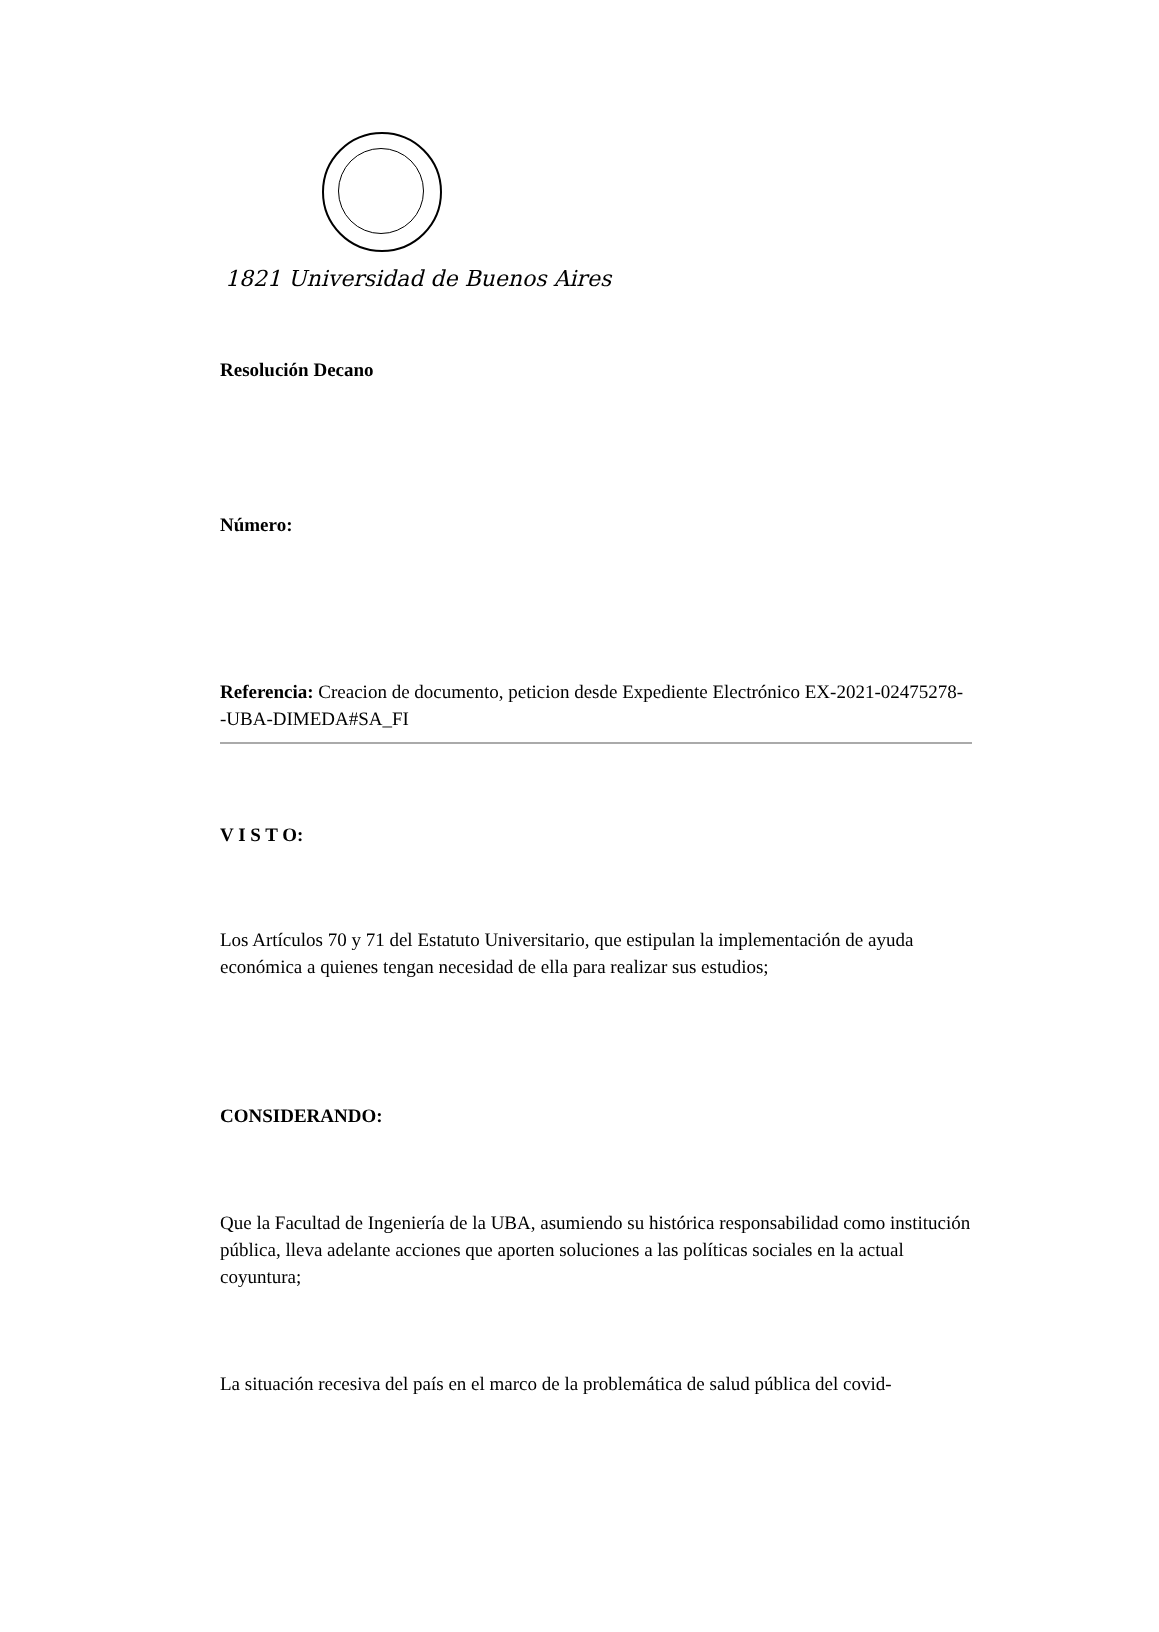1821 Universidad de Buenos Aires
Resolución Decano
Número:
Referencia: Creacion de documento, peticion desde Expediente Electrónico EX-2021-02475278- -UBA-DIMEDA#SA_FI
V I S T O:
Los Artículos 70 y 71 del Estatuto Universitario, que estipulan la implementación de ayuda económica a quienes tengan necesidad de ella para realizar sus estudios;
CONSIDERANDO:
Que la Facultad de Ingeniería de la UBA, asumiendo su histórica responsabilidad como institución pública, lleva adelante acciones que aporten soluciones a las políticas sociales en la actual coyuntura;
La situación recesiva del país en el marco de la problemática de salud pública del covid-